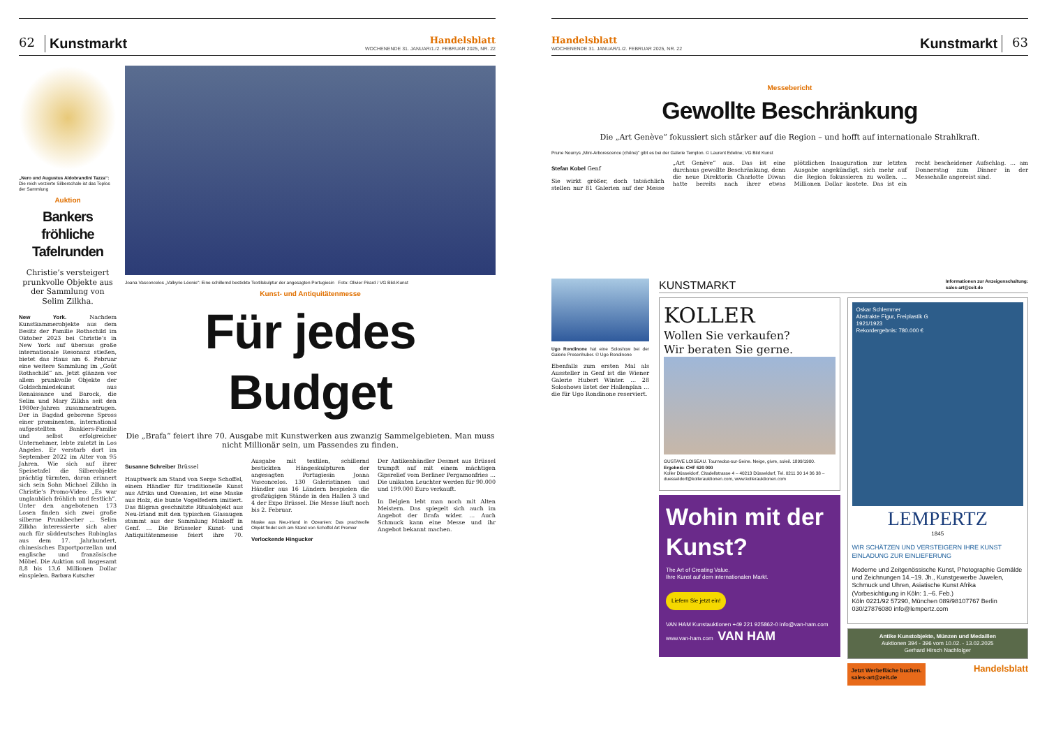62 Kunstmarkt
Handelsblatt
WOCHENENDE 31. JANUAR/1./2. FEBRUAR 2025, NR. 22
„Nero und Augustus Aldobrandini Tazza“: Die reich verzierte Silberschale ist das Toplos der Sammlung
Auktion
Bankers fröhliche Tafelrunden
Christie’s versteigert prunkvolle Objekte aus der Sammlung von Selim Zilkha.
New York. Nachdem Kunstkammerobjekte aus dem Besitz der Familie Rothschild im Oktober 2023 bei Christie’s in New York auf überaus große internationale Resonanz stießen, bietet das Haus am 6. Februar eine weitere Sammlung im „Goût Rothschild“ an. Jetzt glänzen vor allem prunkvolle Objekte der Goldschmiedekunst aus Renaissance und Barock, die Selim und Mary Zilkha seit den 1980er-Jahren zusammentrugen. Der in Bagdad geborene Spross einer prominenten, international aufgestellten Bankiers-Familie und selbst erfolgreicher Unternehmer, lebte zuletzt in Los Angeles. Er verstarb dort im September 2022 im Alter von 95 Jahren. Wie sich auf ihrer Speisetafel die Silberobjekte prächtig türmten, daran erinnert sich sein Sohn Michael Zilkha in Christie’s Promo-Video: „Es war unglaublich fröhlich und festlich“. Unter den angebotenen 173 Losen finden sich zwei große silberne Prunkbecher … Selim Zilkha interessierte sich aber auch für süddeutsches Rubinglas aus dem 17. Jahrhundert, chinesisches Exportporzellan und englische und französische Möbel. Die Auktion soll insgesamt 8,8 bis 13,6 Millionen Dollar einspielen. Barbara Kutscher
Joana Vasconcelos „Valkyrie Léonie“: Eine schillernd bestickte Textilskulptur der angesagten Portugiesin Foto: Olivier Pirard / VG Bild-Kunst
Kunst- und Antiquitätenmesse
Für jedes Budget
Die „Brafa“ feiert ihre 70. Ausgabe mit Kunstwerken aus zwanzig Sammelgebieten. Man muss nicht Millionär sein, um Passendes zu finden.
Susanne Schreiber Brüssel
Hauptwerk am Stand von Serge Schoffel, einem Händler für traditionelle Kunst aus Afrika und Ozeanien, ist eine Maske aus Holz, die bunte Vogelfedern imitiert. Das filigran geschnitzte Ritualobjekt aus Neu-Irland mit den typischen Glasaugen stammt aus der Sammlung Minkoff in Genf. … Die Brüsseler Kunst- und Antiquitätenmesse feiert ihre 70. Ausgabe mit textilen, schillernd bestickten Hängeskulpturen der angesagten Portugiesin Joana Vasconcelos. 130 Galeristinnen und Händler aus 16 Ländern bespielen die großzügigen Stände in den Hallen 3 und 4 der Expo Brüssel. Die Messe läuft noch bis 2. Februar.
Maske aus Neu-Irland in Ozeanien: Das prachtvolle Objekt findet sich am Stand von Schoffel Art Premier
Verlockende Hingucker
Der Antikenhändler Desmet aus Brüssel trumpft auf mit einem mächtigen Gipsrelief vom Berliner Pergamonfries … Die unikaten Leuchter werden für 90.000 und 199.000 Euro verkauft.
In Belgien lebt man noch mit Alten Meistern. Das spiegelt sich auch im Angebot der Brafa wider. … Auch Schmuck kann eine Messe und ihr Angebot bekannt machen.
Handelsblatt
WOCHENENDE 31. JANUAR/1./2. FEBRUAR 2025, NR. 22
Kunstmarkt 63
Messebericht
Gewollte Beschränkung
Die „Art Genève“ fokussiert sich stärker auf die Region – und hofft auf internationale Strahlkraft.
Prune Nourrys „Mini-Arborescence (chêne)“ gibt es bei der Galerie Templon. © Laurent Edeline; VG Bild Kunst
Stefan Kobel Genf
Sie wirkt größer, doch tatsächlich stellen nur 81 Galerien auf der Messe „Art Genève“ aus. Das ist eine durchaus gewollte Beschränkung, denn die neue Direktorin Charlotte Diwan hatte bereits nach ihrer etwas plötzlichen Inauguration zur letzten Ausgabe angekündigt, sich mehr auf die Region fokussieren zu wollen. … Millionen Dollar kostete. Das ist ein recht bescheidener Aufschlag. … am Donnerstag zum Dinner in der Messehalle angereist sind.
Ugo Rondinone hat eine Soloshow bei der Galerie Presenhuber. © Ugo Rondinone
Ebenfalls zum ersten Mal als Aussteller in Genf ist die Wiener Galerie Hubert Winter. … 28 Soloshows listet der Hallenplan … die für Ugo Rondinone reserviert.
KUNSTMARKT Informationen zur Anzeigenschaltung:
sales-art@zeit.de
KOLLER
Wollen Sie verkaufen?
Wir beraten Sie gerne.
GUSTAVE LOISEAU. Tournedos-sur-Seine. Neige, givre, soleil. 1899/1900.
Ergebnis: CHF 620 000
Koller Düsseldorf, Citadellstrasse 4 – 40213 Düsseldorf, Tel. 0211 30 14 36 38 – duesseldorf@kollerauktionen.com, www.kollerauktionen.com
Wohin mit der Kunst?
The Art of Creating Value.
Ihre Kunst auf dem internationalen Markt.
Liefern Sie jetzt ein!
VAN HAM Kunstauktionen +49 221 925862-0 info@van-ham.com www.van-ham.com VAN HAM
Oskar Schlemmer
Abstrakte Figur, Freiplastik G
1921/1923
Rekordergebnis: 780.000 €
LEMPERTZ
1845
WIR SCHÄTZEN UND VERSTEIGERN IHRE KUNST
EINLADUNG ZUR EINLIEFERUNG
Moderne und Zeitgenössische Kunst, Photographie Gemälde und Zeichnungen 14.–19. Jh., Kunstgewerbe Juwelen, Schmuck und Uhren, Asiatische Kunst Afrika (Vorbesichtigung in Köln: 1.–6. Feb.)
Köln 0221/92 57290, München 089/98107767 Berlin 030/27876080 info@lempertz.com
Antike Kunstobjekte, Münzen und Medaillen
Auktionen 394 - 396 vom 10.02. - 13.02.2025
Gerhard Hirsch Nachfolger
Jetzt Werbefläche buchen.
sales-art@zeit.de Handelsblatt